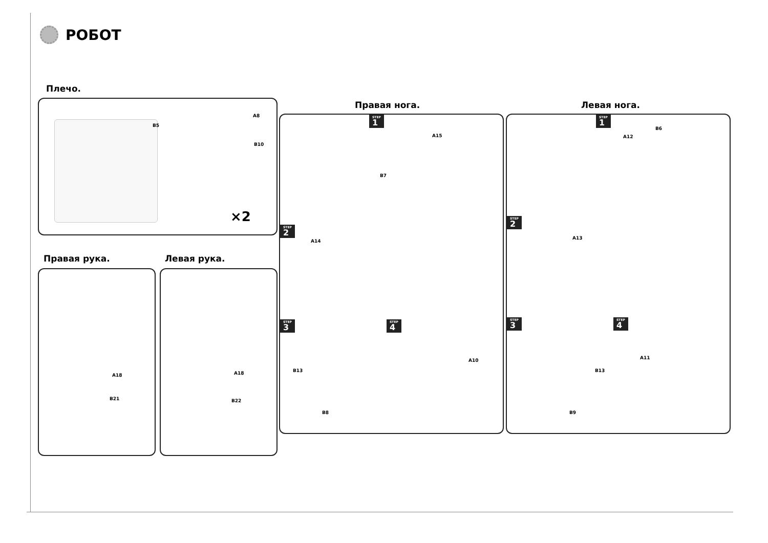РОБОТ
Плечо.
B5
A8
B10
×2
Правая рука. Левая рука.
A18
B21
A18
B22
Правая нога. Левая нога.
STEP
1
A15
B7
STEP
2
A14
STEP
3
B13
B8
STEP
4
A10
STEP
1
A12
B6
STEP
2
A13
STEP
3
B13
B9
STEP
4
A11